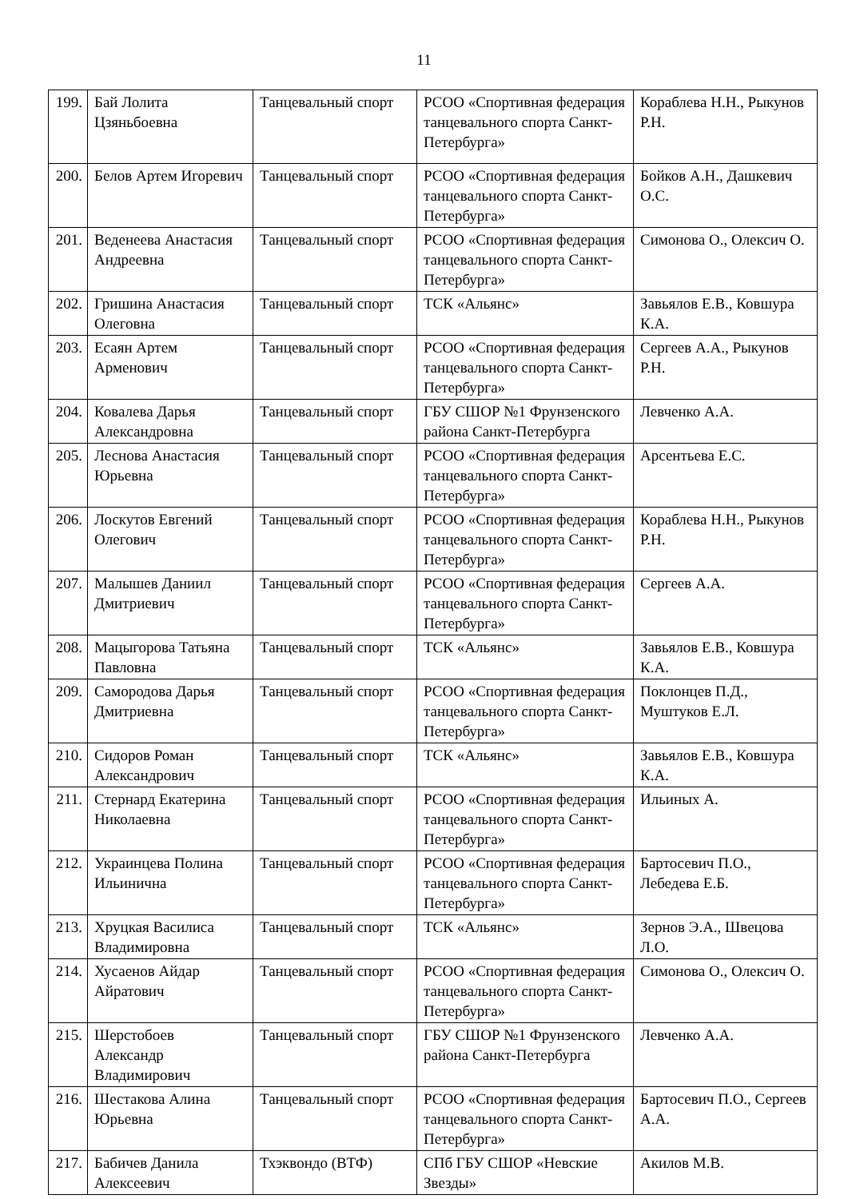11
| 199. | Бай Лолита Цзяньбоевна | Танцевальный спорт | РСОО «Спортивная федерация танцевального спорта Санкт-Петербурга» | Кораблева Н.Н., Рыкунов Р.Н. |
| 200. | Белов Артем Игоревич | Танцевальный спорт | РСОО «Спортивная федерация танцевального спорта Санкт-Петербурга» | Бойков А.Н., Дашкевич О.С. |
| 201. | Веденеева Анастасия Андреевна | Танцевальный спорт | РСОО «Спортивная федерация танцевального спорта Санкт-Петербурга» | Симонова О., Олексич О. |
| 202. | Гришина Анастасия Олеговна | Танцевальный спорт | ТСК «Альянс» | Завьялов Е.В., Ковшура К.А. |
| 203. | Есаян Артем Арменович | Танцевальный спорт | РСОО «Спортивная федерация танцевального спорта Санкт-Петербурга» | Сергеев А.А., Рыкунов Р.Н. |
| 204. | Ковалева Дарья Александровна | Танцевальный спорт | ГБУ СШОР №1 Фрунзенского района Санкт-Петербурга | Левченко А.А. |
| 205. | Леснова Анастасия Юрьевна | Танцевальный спорт | РСОО «Спортивная федерация танцевального спорта Санкт-Петербурга» | Арсентьева Е.С. |
| 206. | Лоскутов Евгений Олегович | Танцевальный спорт | РСОО «Спортивная федерация танцевального спорта Санкт-Петербурга» | Кораблева Н.Н., Рыкунов Р.Н. |
| 207. | Малышев Даниил Дмитриевич | Танцевальный спорт | РСОО «Спортивная федерация танцевального спорта Санкт-Петербурга» | Сергеев А.А. |
| 208. | Мацыгорова Татьяна Павловна | Танцевальный спорт | ТСК «Альянс» | Завьялов Е.В., Ковшура К.А. |
| 209. | Самородова Дарья Дмитриевна | Танцевальный спорт | РСОО «Спортивная федерация танцевального спорта Санкт-Петербурга» | Поклонцев П.Д., Муштуков Е.Л. |
| 210. | Сидоров Роман Александрович | Танцевальный спорт | ТСК «Альянс» | Завьялов Е.В., Ковшура К.А. |
| 211. | Стернард Екатерина Николаевна | Танцевальный спорт | РСОО «Спортивная федерация танцевального спорта Санкт-Петербурга» | Ильиных А. |
| 212. | Украинцева Полина Ильинична | Танцевальный спорт | РСОО «Спортивная федерация танцевального спорта Санкт-Петербурга» | Бартосевич П.О., Лебедева Е.Б. |
| 213. | Хруцкая Василиса Владимировна | Танцевальный спорт | ТСК «Альянс» | Зернов Э.А., Швецова Л.О. |
| 214. | Хусаенов Айдар Айратович | Танцевальный спорт | РСОО «Спортивная федерация танцевального спорта Санкт-Петербурга» | Симонова О., Олексич О. |
| 215. | Шерстобоев Александр Владимирович | Танцевальный спорт | ГБУ СШОР №1 Фрунзенского района Санкт-Петербурга | Левченко А.А. |
| 216. | Шестакова Алина Юрьевна | Танцевальный спорт | РСОО «Спортивная федерация танцевального спорта Санкт-Петербурга» | Бартосевич П.О., Сергеев А.А. |
| 217. | Бабичев Данила Алексеевич | Тхэквондо (ВТФ) | СПб ГБУ СШОР «Невские Звезды» | Акилов М.В. |